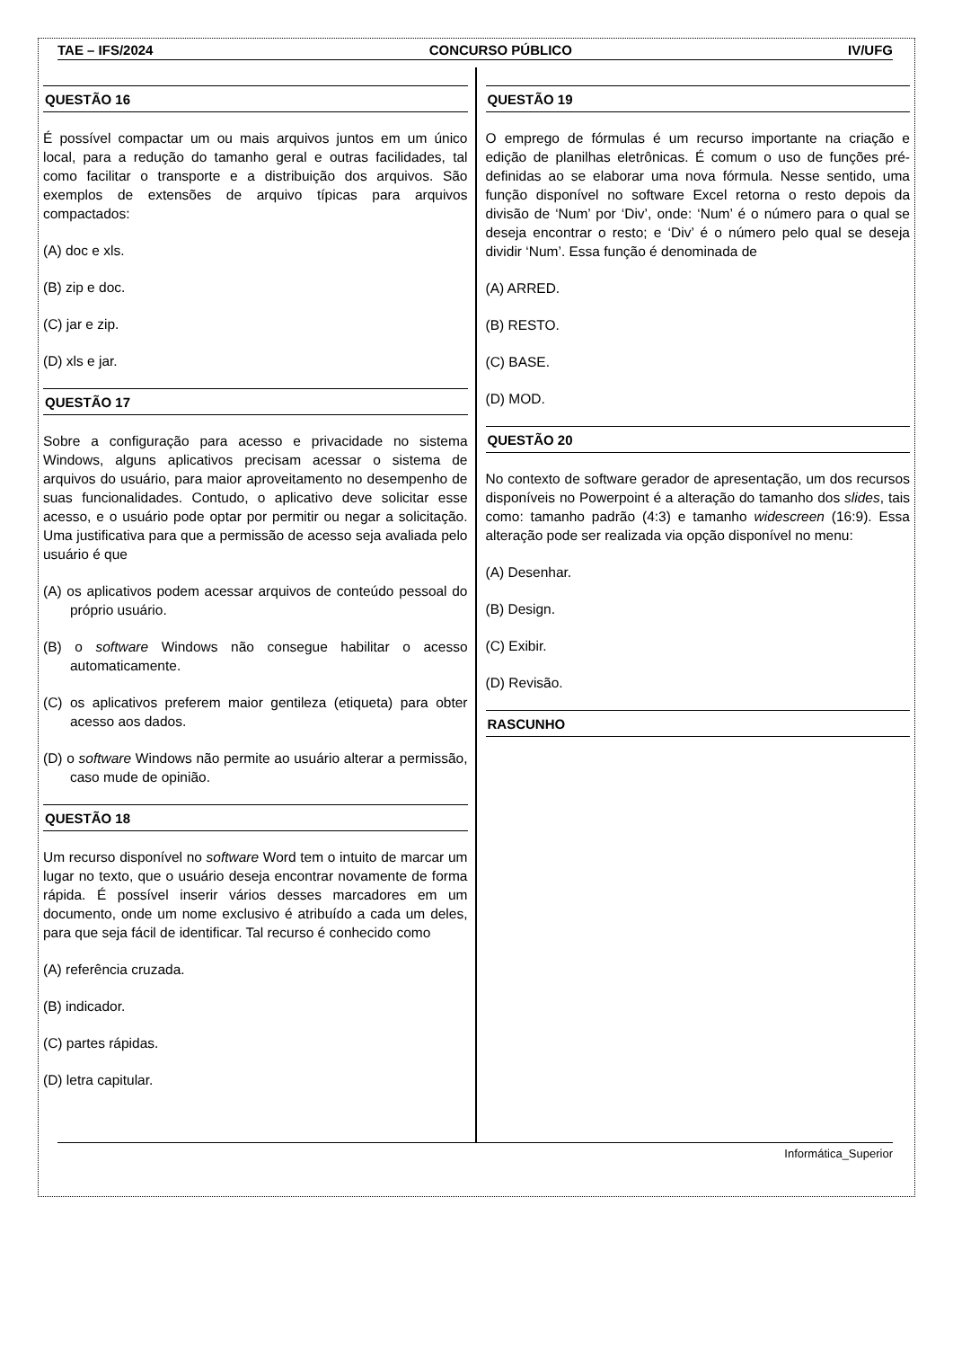TAE – IFS/2024 CONCURSO PÚBLICO IV/UFG
QUESTÃO 16
É possível compactar um ou mais arquivos juntos em um único local, para a redução do tamanho geral e outras facilidades, tal como facilitar o transporte e a distribuição dos arquivos. São exemplos de extensões de arquivo típicas para arquivos compactados:
(A) doc e xls.
(B) zip e doc.
(C) jar e zip.
(D) xls e jar.
QUESTÃO 17
Sobre a configuração para acesso e privacidade no sistema Windows, alguns aplicativos precisam acessar o sistema de arquivos do usuário, para maior aproveitamento no desempenho de suas funcionalidades. Contudo, o aplicativo deve solicitar esse acesso, e o usuário pode optar por permitir ou negar a solicitação. Uma justificativa para que a permissão de acesso seja avaliada pelo usuário é que
(A) os aplicativos podem acessar arquivos de conteúdo pessoal do próprio usuário.
(B) o software Windows não consegue habilitar o acesso automaticamente.
(C) os aplicativos preferem maior gentileza (etiqueta) para obter acesso aos dados.
(D) o software Windows não permite ao usuário alterar a permissão, caso mude de opinião.
QUESTÃO 18
Um recurso disponível no software Word tem o intuito de marcar um lugar no texto, que o usuário deseja encontrar novamente de forma rápida. É possível inserir vários desses marcadores em um documento, onde um nome exclusivo é atribuído a cada um deles, para que seja fácil de identificar. Tal recurso é conhecido como
(A) referência cruzada.
(B) indicador.
(C) partes rápidas.
(D) letra capitular.
QUESTÃO 19
O emprego de fórmulas é um recurso importante na criação e edição de planilhas eletrônicas. É comum o uso de funções pré-definidas ao se elaborar uma nova fórmula. Nesse sentido, uma função disponível no software Excel retorna o resto depois da divisão de ‘Num’ por ‘Div’, onde: ‘Num’ é o número para o qual se deseja encontrar o resto; e ‘Div’ é o número pelo qual se deseja dividir ‘Num’. Essa função é denominada de
(A) ARRED.
(B) RESTO.
(C) BASE.
(D) MOD.
QUESTÃO 20
No contexto de software gerador de apresentação, um dos recursos disponíveis no Powerpoint é a alteração do tamanho dos slides, tais como: tamanho padrão (4:3) e tamanho widescreen (16:9). Essa alteração pode ser realizada via opção disponível no menu:
(A) Desenhar.
(B) Design.
(C) Exibir.
(D) Revisão.
RASCUNHO
Informática_Superior